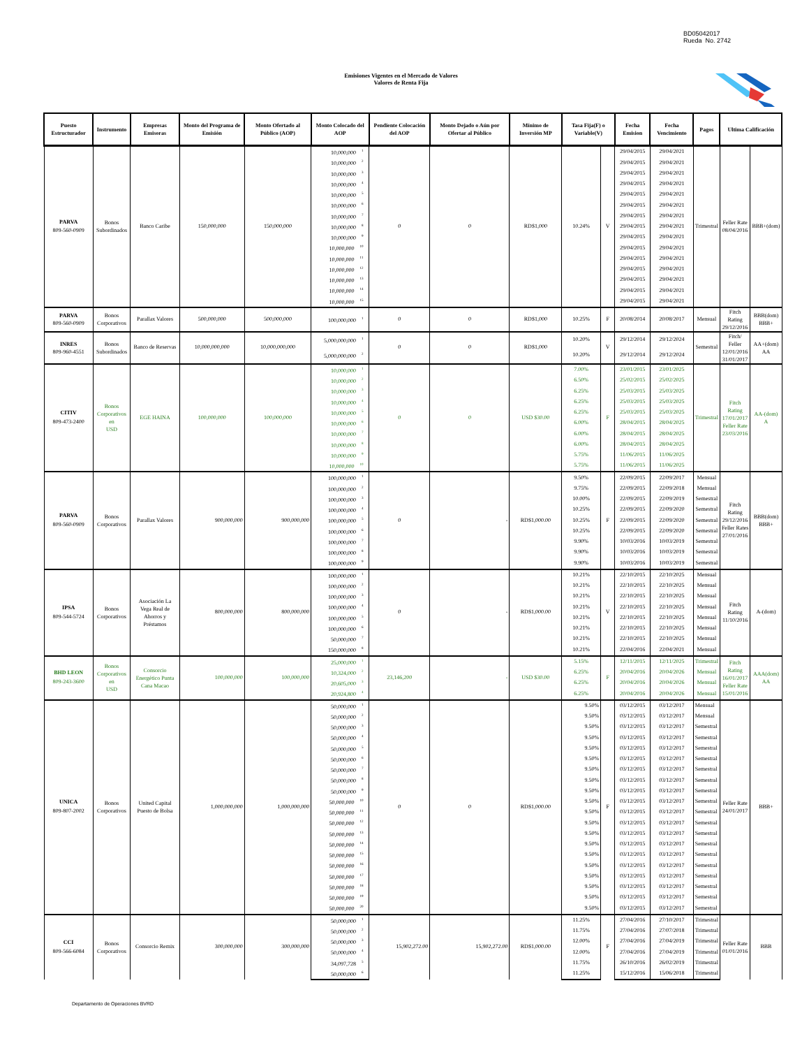BD05042017
Rueda No. 2742
Emisiones Vigentes en el Mercado de Valores
Valores de Renta Fija
| Puesto Estructurador | Instrumento | Empresas Emisoras | Monto del Programa de Emisión | Monto Ofertado al Público (AOP) | Monto Colocado del AOP | Pendiente Colocación del AOP | Monto Dejado o Aún por Ofertar al Público | Mínimo de Inversión MP | Tasa Fija(F) o Variable(V) | | Fecha Emision | Fecha Vencimiento | Pagos | Ultima Calificación | |
| --- | --- | --- | --- | --- | --- | --- | --- | --- | --- | --- | --- | --- | --- | --- | --- |
| PARVA 809-560-0909 | Bonos Subordinados | Banco Caribe | 150,000,000 | 150,000,000 | 10,000,000<sup>1</sup> | 0 | 0 | RD$1,000 | 10.24% | V | 29/04/2015 | 29/04/2021 | Trimestral | Feller Rate 08/04/2016 | BBB+(dom) |
| | | | | | 10,000,000<sup>2</sup> | | | | | | 29/04/2015 | 29/04/2021 | | | |
| | | | | | 10,000,000<sup>3</sup> | | | | | | 29/04/2015 | 29/04/2021 | | | |
| | | | | | 10,000,000<sup>4</sup> | | | | | | 29/04/2015 | 29/04/2021 | | | |
| | | | | | 10,000,000<sup>5</sup> | | | | | | 29/04/2015 | 29/04/2021 | | | |
| | | | | | 10,000,000<sup>6</sup> | | | | | | 29/04/2015 | 29/04/2021 | | | |
| | | | | | 10,000,000<sup>7</sup> | | | | | | 29/04/2015 | 29/04/2021 | | | |
| | | | | | 10,000,000<sup>8</sup> | | | | | | 29/04/2015 | 29/04/2021 | | | |
| | | | | | 10,000,000<sup>9</sup> | | | | | | 29/04/2015 | 29/04/2021 | | | |
| | | | | | 10,000,000<sup>10</sup> | | | | | | 29/04/2015 | 29/04/2021 | | | |
| | | | | | 10,000,000<sup>11</sup> | | | | | | 29/04/2015 | 29/04/2021 | | | |
| | | | | | 10,000,000<sup>12</sup> | | | | | | 29/04/2015 | 29/04/2021 | | | |
| | | | | | 10,000,000<sup>13</sup> | | | | | | 29/04/2015 | 29/04/2021 | | | |
| | | | | | 10,000,000<sup>14</sup> | | | | | | 29/04/2015 | 29/04/2021 | | | |
| | | | | | 10,000,000<sup>15</sup> | | | | | | 29/04/2015 | 29/04/2021 | | | |
| PARVA 809-560-0909 | Bonos Corporativos | Parallax Valores | 500,000,000 | 500,000,000 | 100,000,000<sup>1</sup> | 0 | 0 | RD$1,000 | 10.25% | F | 20/08/2014 | 20/08/2017 | Mensual | Fitch Rating 29/12/2016 | BBB(dom) BBB+ |
| INRES 809-960-4551 | Bonos Subordinados | Banco de Reservas | 10,000,000,000 | 10,000,000,000 | 5,000,000,000<sup>1</sup> | 0 | 0 | RD$1,000 | 10.20% | V | 29/12/2014 | 29/12/2024 | Semestral | Fitch/ Feller 12/01/2016 31/01/2017 | AA+(dom) AA |
| | | | | | 5,000,000,000<sup>2</sup> | | | | 10.20% | | 29/12/2014 | 29/12/2024 | | | |
| CITIV 809-473-2400 | Bonos Corporativos en USD | EGE HAINA | 100,000,000 | 100,000,000 | 10,000,000<sup>1</sup> | 0 | 0 | USD $30.00 | 7.00% | F | 23/01/2015 | 23/01/2025 | Trimestral | Fitch Rating 17/01/2017 Feller Rate 23/03/2016 | AA-(dom) A |
| | | | | | 10,000,000<sup>2</sup> | | | | 6.50% | | 25/02/2015 | 25/02/2025 | | | |
| | | | | | 10,000,000<sup>3</sup> | | | | 6.25% | | 25/03/2015 | 25/03/2025 | | | |
| | | | | | 10,000,000<sup>4</sup> | | | | 6.25% | | 25/03/2015 | 25/03/2025 | | | |
| | | | | | 10,000,000<sup>5</sup> | | | | 6.25% | | 25/03/2015 | 25/03/2025 | | | |
| | | | | | 10,000,000<sup>6</sup> | | | | 6.00% | | 28/04/2015 | 28/04/2025 | | | |
| | | | | | 10,000,000<sup>7</sup> | | | | 6.00% | | 28/04/2015 | 28/04/2025 | | | |
| | | | | | 10,000,000<sup>8</sup> | | | | 6.00% | | 28/04/2015 | 28/04/2025 | | | |
| | | | | | 10,000,000<sup>9</sup> | | | | 5.75% | | 11/06/2015 | 11/06/2025 | | | |
| | | | | | 10,000,000<sup>10</sup> | | | | 5.75% | | 11/06/2015 | 11/06/2025 | | | |
| PARVA 809-560-0909 | Bonos Corporativos | Parallax Valores | 900,000,000 | 900,000,000 | 100,000,000<sup>1</sup> | 0 | - | RD$1,000.00 | 9.50% | F | 22/09/2015 | 22/09/2017 | Mensual | Fitch Rating 29/12/2016 Feller Rates 27/01/2016 | BBB(dom) BBB+ |
| | | | | | 100,000,000<sup>2</sup> | | | | 9.75% | | 22/09/2015 | 22/09/2018 | Mensual | | |
| | | | | | 100,000,000<sup>3</sup> | | | | 10.00% | | 22/09/2015 | 22/09/2019 | Semestral | | |
| | | | | | 100,000,000<sup>4</sup> | | | | 10.25% | | 22/09/2015 | 22/09/2020 | Semestral | | |
| | | | | | 100,000,000<sup>5</sup> | | | | 10.25% | | 22/09/2015 | 22/09/2020 | Semestral | | |
| | | | | | 100,000,000<sup>6</sup> | | | | 10.25% | | 22/09/2015 | 22/09/2020 | Semestral | | |
| | | | | | 100,000,000<sup>7</sup> | | | | 9.90% | | 10/03/2016 | 10/03/2019 | Semestral | | |
| | | | | | 100,000,000<sup>8</sup> | | | | 9.90% | | 10/03/2016 | 10/03/2019 | Semestral | | |
| | | | | | 100,000,000<sup>9</sup> | | | | 9.90% | | 10/03/2016 | 10/03/2019 | Semestral | | |
| IPSA 809-544-5724 | Bonos Corporativos | Asociación La Vega Real de Ahorros y Préstamos | 800,000,000 | 800,000,000 | 100,000,000<sup>1</sup> | 0 | - | RD$1,000.00 | 10.21% | V | 22/10/2015 | 22/10/2025 | Mensual | Fitch Rating 11/10/2016 | A-(dom) |
| | | | | | 100,000,000<sup>2</sup> | | | | 10.21% | | 22/10/2015 | 22/10/2025 | Mensual | | |
| | | | | | 100,000,000<sup>3</sup> | | | | 10.21% | | 22/10/2015 | 22/10/2025 | Mensual | | |
| | | | | | 100,000,000<sup>4</sup> | | | | 10.21% | | 22/10/2015 | 22/10/2025 | Mensual | | |
| | | | | | 100,000,000<sup>5</sup> | | | | 10.21% | | 22/10/2015 | 22/10/2025 | Mensual | | |
| | | | | | 100,000,000<sup>6</sup> | | | | 10.21% | | 22/10/2015 | 22/10/2025 | Mensual | | |
| | | | | | 50,000,000<sup>7</sup> | | | | 10.21% | | 22/10/2015 | 22/10/2025 | Mensual | | |
| | | | | | 150,000,000<sup>8</sup> | | | | 10.21% | | 22/04/2016 | 22/04/2021 | Mensual | | |
| BHD LEON 809-243-3600 | Bonos Corporativos en USD | Consorcio Energético Punta Cana Macao | 100,000,000 | 100,000,000 | 25,000,000<sup>1</sup> | 23,146,200 | - | USD $30.00 | 5.15% | F | 12/11/2015 | 12/11/2025 | Trimestral | Fitch Rating 16/01/2017 Feller Rate 15/01/2016 | AAA(dom) AA |
| | | | | | 10,324,000<sup>2</sup> | | | | 6.25% | | 20/04/2016 | 20/04/2026 | Mensual | | |
| | | | | | 20,605,000<sup>3</sup> | | | | 6.25% | | 20/04/2016 | 20/04/2026 | Mensual | | |
| | | | | | 20,924,800<sup>4</sup> | | | | 6.25% | | 20/04/2016 | 20/04/2026 | Mensual | | |
| UNICA 809-807-2002 | Bonos Corporativos | United Capital Puesto de Bolsa | 1,000,000,000 | 1,000,000,000 | 50,000,000<sup>1</sup> | 0 | 0 | RD$1,000.00 | 9.50% | F | 03/12/2015 | 03/12/2017 | Mensual | Feller Rate 24/01/2017 | BBB+ |
| | | | | | 50,000,000<sup>2</sup> | | | | 9.50% | | 03/12/2015 | 03/12/2017 | Mensual | | |
| | | | | | 50,000,000<sup>3</sup> | | | | 9.50% | | 03/12/2015 | 03/12/2017 | Semestral | | |
| | | | | | 50,000,000<sup>4</sup> | | | | 9.50% | | 03/12/2015 | 03/12/2017 | Semestral | | |
| | | | | | 50,000,000<sup>5</sup> | | | | 9.50% | | 03/12/2015 | 03/12/2017 | Semestral | | |
| | | | | | 50,000,000<sup>6</sup> | | | | 9.50% | | 03/12/2015 | 03/12/2017 | Semestral | | |
| | | | | | 50,000,000<sup>7</sup> | | | | 9.50% | | 03/12/2015 | 03/12/2017 | Semestral | | |
| | | | | | 50,000,000<sup>8</sup> | | | | 9.50% | | 03/12/2015 | 03/12/2017 | Semestral | | |
| | | | | | 50,000,000<sup>9</sup> | | | | 9.50% | | 03/12/2015 | 03/12/2017 | Semestral | | |
| | | | | | 50,000,000<sup>10</sup> | | | | 9.50% | | 03/12/2015 | 03/12/2017 | Semestral | | |
| | | | | | 50,000,000<sup>11</sup> | | | | 9.50% | | 03/12/2015 | 03/12/2017 | Semestral | | |
| | | | | | 50,000,000<sup>12</sup> | | | | 9.50% | | 03/12/2015 | 03/12/2017 | Semestral | | |
| | | | | | 50,000,000<sup>13</sup> | | | | 9.50% | | 03/12/2015 | 03/12/2017 | Semestral | | |
| | | | | | 50,000,000<sup>14</sup> | | | | 9.50% | | 03/12/2015 | 03/12/2017 | Semestral | | |
| | | | | | 50,000,000<sup>15</sup> | | | | 9.50% | | 03/12/2015 | 03/12/2017 | Semestral | | |
| | | | | | 50,000,000<sup>16</sup> | | | | 9.50% | | 03/12/2015 | 03/12/2017 | Semestral | | |
| | | | | | 50,000,000<sup>17</sup> | | | | 9.50% | | 03/12/2015 | 03/12/2017 | Semestral | | |
| | | | | | 50,000,000<sup>18</sup> | | | | 9.50% | | 03/12/2015 | 03/12/2017 | Semestral | | |
| | | | | | 50,000,000<sup>19</sup> | | | | 9.50% | | 03/12/2015 | 03/12/2017 | Semestral | | |
| | | | | | 50,000,000<sup>20</sup> | | | | 9.50% | | 03/12/2015 | 03/12/2017 | Semestral | | |
| CCI 809-566-6084 | Bonos Corporativos | Consorcio Remix | 300,000,000 | 300,000,000 | 50,000,000<sup>1</sup> | 15,902,272.00 | 15,902,272.00 | RD$1,000.00 | 11.25% | F | 27/04/2016 | 27/10/2017 | Trimestral | Feller Rate 01/01/2016 | BBB |
| | | | | | 50,000,000<sup>2</sup> | | | | 11.75% | | 27/04/2016 | 27/07/2018 | Trimestral | | |
| | | | | | 50,000,000<sup>3</sup> | | | | 12.00% | | 27/04/2016 | 27/04/2019 | Trimestral | | |
| | | | | | 50,000,000<sup>4</sup> | | | | 12.00% | | 27/04/2016 | 27/04/2019 | Trimestral | | |
| | | | | | 34,097,728<sup>5</sup> | | | | 11.75% | | 26/10/2016 | 26/02/2019 | Trimestral | | |
| | | | | | 50,000,000<sup>6</sup> | | | | 11.25% | | 15/12/2016 | 15/06/2018 | Trimestral | | |
Departamento de Operaciones BVRD